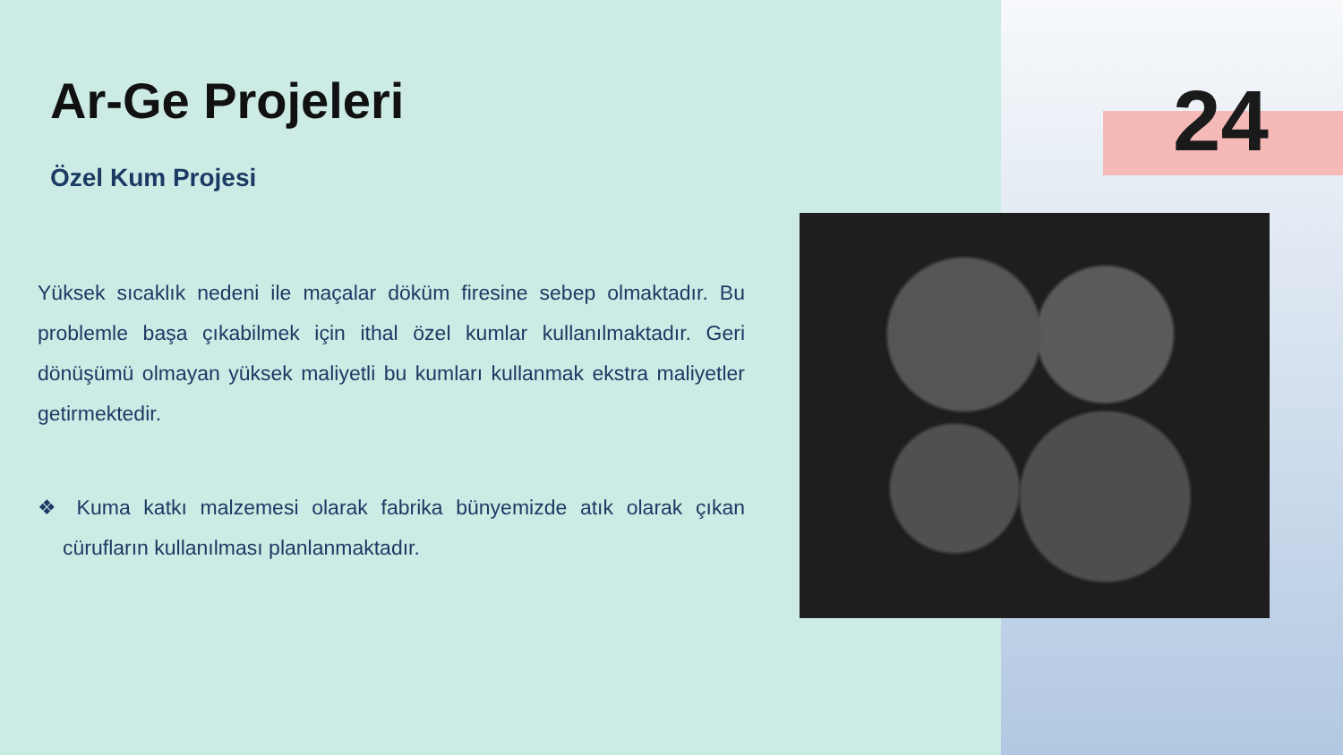24
Ar-Ge Projeleri
Özel Kum Projesi
Yüksek sıcaklık nedeni ile maçalar döküm firesine sebep olmaktadır. Bu problemle başa çıkabilmek için ithal özel kumlar kullanılmaktadır. Geri dönüşümü olmayan yüksek maliyetli bu kumları kullanmak ekstra maliyetler getirmektedir.
❖ Kuma katkı malzemesi olarak fabrika bünyemizde atık olarak çıkan cürufların kullanılması planlanmaktadır.